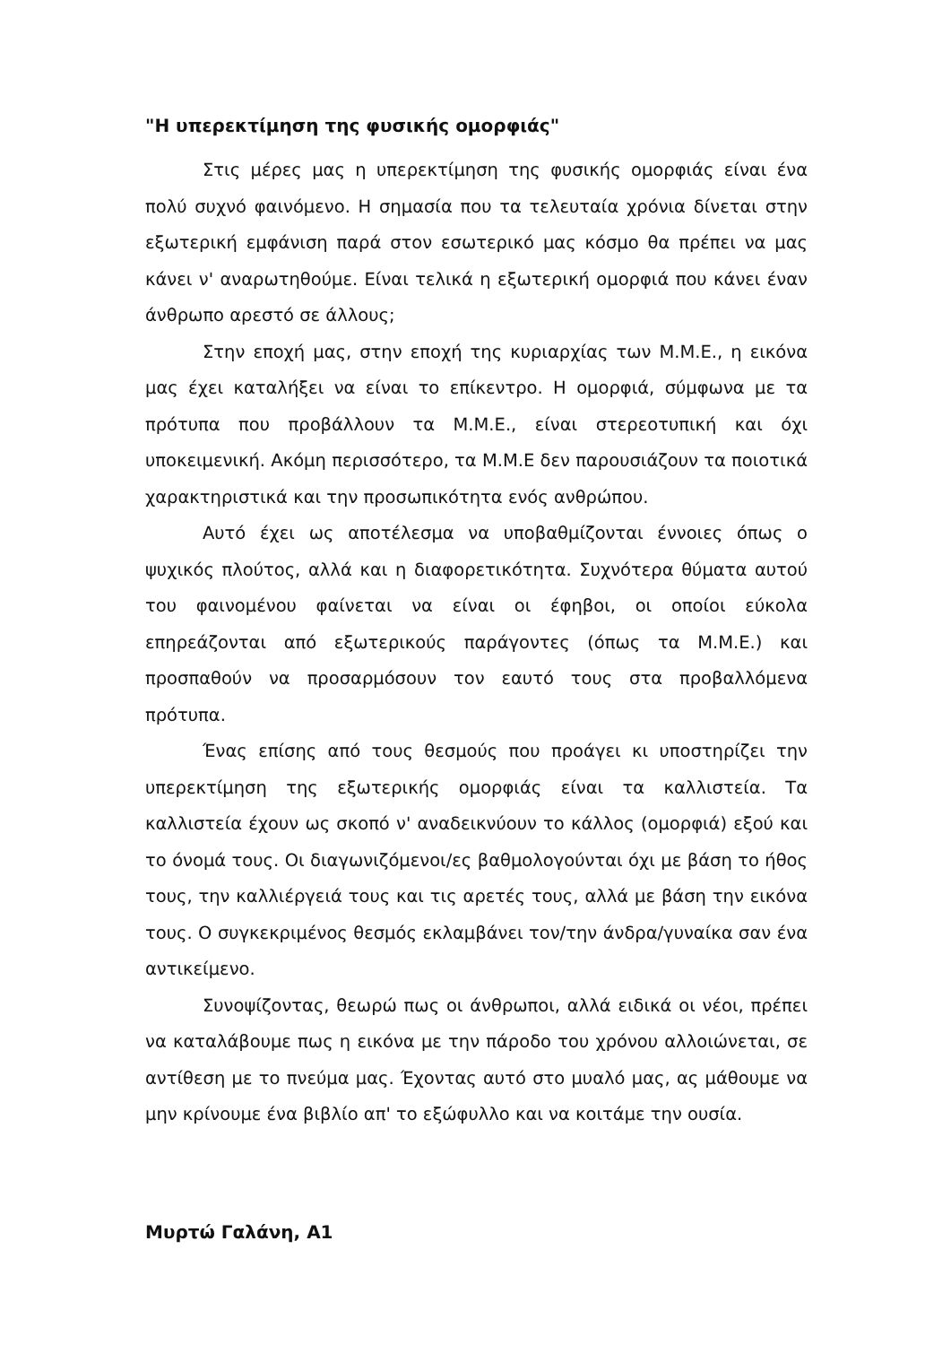"Η υπερεκτίμηση της φυσικής ομορφιάς"
Στις μέρες μας η υπερεκτίμηση της φυσικής ομορφιάς είναι ένα πολύ συχνό φαινόμενο. Η σημασία που τα τελευταία χρόνια δίνεται στην εξωτερική εμφάνιση παρά στον εσωτερικό μας κόσμο θα πρέπει να μας κάνει ν' αναρωτηθούμε. Είναι τελικά η εξωτερική ομορφιά που κάνει έναν άνθρωπο αρεστό σε άλλους;
Στην εποχή μας, στην εποχή της κυριαρχίας των Μ.Μ.Ε., η εικόνα μας έχει καταλήξει να είναι το επίκεντρο. Η ομορφιά, σύμφωνα με τα πρότυπα που προβάλλουν τα Μ.Μ.Ε., είναι στερεοτυπική και όχι υποκειμενική. Ακόμη περισσότερο, τα Μ.Μ.Ε δεν παρουσιάζουν τα ποιοτικά χαρακτηριστικά και την προσωπικότητα ενός ανθρώπου.
Αυτό έχει ως αποτέλεσμα να υποβαθμίζονται έννοιες όπως ο ψυχικός πλούτος, αλλά και η διαφορετικότητα. Συχνότερα θύματα αυτού του φαινομένου φαίνεται να είναι οι έφηβοι, οι οποίοι εύκολα επηρεάζονται από εξωτερικούς παράγοντες (όπως τα Μ.Μ.Ε.) και προσπαθούν να προσαρμόσουν τον εαυτό τους στα προβαλλόμενα πρότυπα.
Ένας επίσης από τους θεσμούς που προάγει κι υποστηρίζει την υπερεκτίμηση της εξωτερικής ομορφιάς είναι τα καλλιστεία. Τα καλλιστεία έχουν ως σκοπό ν' αναδεικνύουν το κάλλος (ομορφιά) εξού και το όνομά τους. Οι διαγωνιζόμενοι/ες βαθμολογούνται όχι με βάση το ήθος τους, την καλλιέργειά τους και τις αρετές τους, αλλά με βάση την εικόνα τους. Ο συγκεκριμένος θεσμός εκλαμβάνει τον/την άνδρα/γυναίκα σαν ένα αντικείμενο.
Συνοψίζοντας, θεωρώ πως οι άνθρωποι, αλλά ειδικά οι νέοι, πρέπει να καταλάβουμε πως η εικόνα με την πάροδο του χρόνου αλλοιώνεται, σε αντίθεση με το πνεύμα μας. Έχοντας αυτό στο μυαλό μας, ας μάθουμε να μην κρίνουμε ένα βιβλίο απ' το εξώφυλλο και να κοιτάμε την ουσία.
Μυρτώ Γαλάνη, Α1